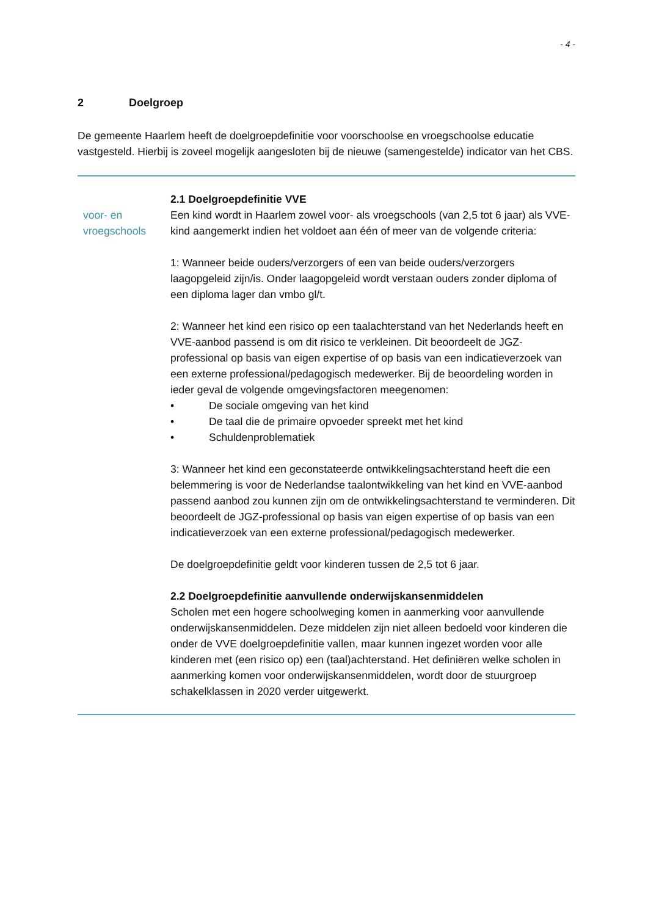- 4 -
2 Doelgroep
De gemeente Haarlem heeft de doelgroepdefinitie voor voorschoolse en vroegschoolse educatie vastgesteld. Hierbij is zoveel mogelijk aangesloten bij de nieuwe (samengestelde) indicator van het CBS.
voor- en vroegschools
2.1 Doelgroepdefinitie VVE
Een kind wordt in Haarlem zowel voor- als vroegschools (van 2,5 tot 6 jaar) als VVE-kind aangemerkt indien het voldoet aan één of meer van de volgende criteria:
1: Wanneer beide ouders/verzorgers of een van beide ouders/verzorgers laagopgeleid zijn/is. Onder laagopgeleid wordt verstaan ouders zonder diploma of een diploma lager dan vmbo gl/t.
2: Wanneer het kind een risico op een taalachterstand van het Nederlands heeft en VVE-aanbod passend is om dit risico te verkleinen. Dit beoordeelt de JGZ-professional op basis van eigen expertise of op basis van een indicatieverzoek van een externe professional/pedagogisch medewerker. Bij de beoordeling worden in ieder geval de volgende omgevingsfactoren meegenomen:
• De sociale omgeving van het kind
• De taal die de primaire opvoeder spreekt met het kind
• Schuldenproblematiek
3: Wanneer het kind een geconstateerde ontwikkelingsachterstand heeft die een belemmering is voor de Nederlandse taalontwikkeling van het kind en VVE-aanbod passend aanbod zou kunnen zijn om de ontwikkelingsachterstand te verminderen. Dit beoordeelt de JGZ-professional op basis van eigen expertise of op basis van een indicatieverzoek van een externe professional/pedagogisch medewerker.
De doelgroepdefinitie geldt voor kinderen tussen de 2,5 tot 6 jaar.
2.2 Doelgroepdefinitie aanvullende onderwijskansenmiddelen
Scholen met een hogere schoolweging komen in aanmerking voor aanvullende onderwijskansenmiddelen. Deze middelen zijn niet alleen bedoeld voor kinderen die onder de VVE doelgroepdefinitie vallen, maar kunnen ingezet worden voor alle kinderen met (een risico op) een (taal)achterstand. Het definiëren welke scholen in aanmerking komen voor onderwijskansenmiddelen, wordt door de stuurgroep schakelklassen in 2020 verder uitgewerkt.